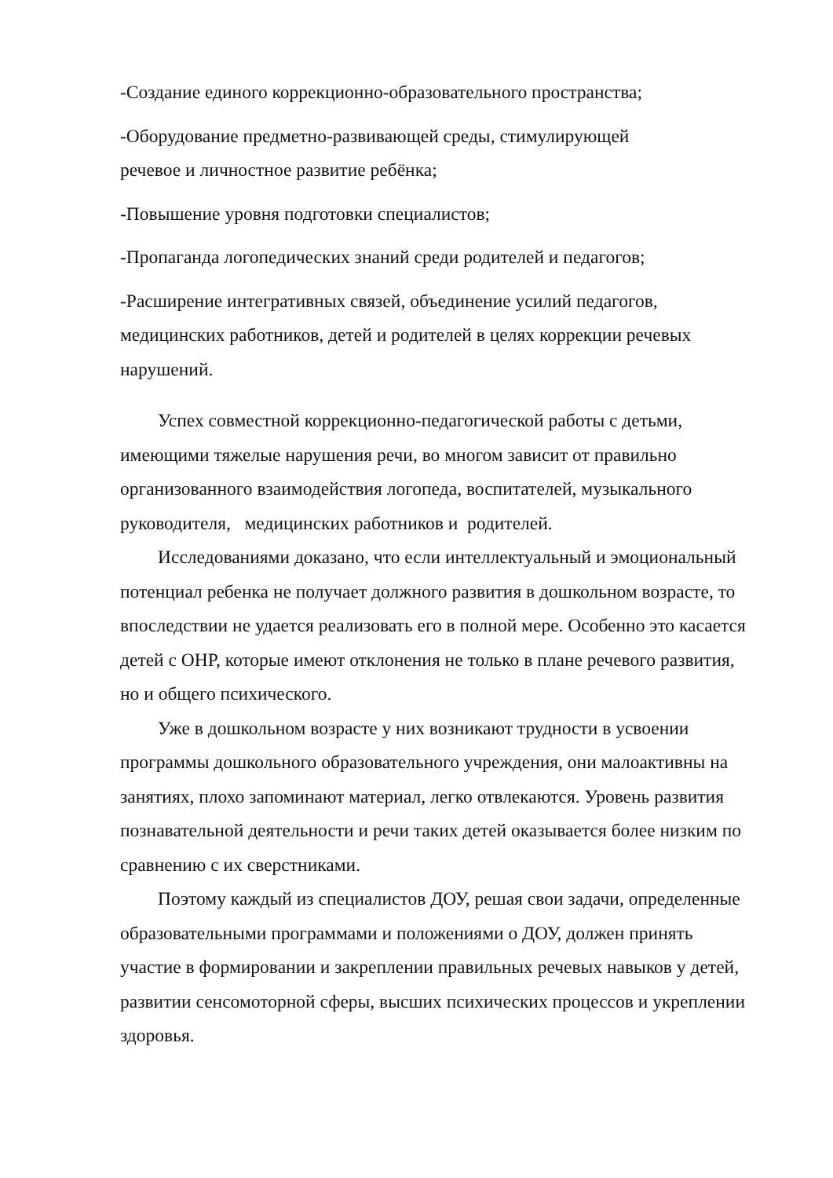-Создание единого коррекционно-образовательного пространства;
-Оборудование предметно-развивающей среды, стимулирующей
речевое и личностное развитие ребёнка;
-Повышение уровня подготовки специалистов;
-Пропаганда логопедических знаний среди родителей и педагогов;
-Расширение интегративных связей, объединение усилий педагогов, медицинских работников, детей и родителей в целях коррекции речевых нарушений.
Успех совместной коррекционно-педагогической работы с детьми, имеющими тяжелые нарушения речи, во многом зависит от правильно организованного взаимодействия логопеда, воспитателей, музыкального руководителя, медицинских работников и родителей.
Исследованиями доказано, что если интеллектуальный и эмоциональный потенциал ребенка не получает должного развития в дошкольном возрасте, то впоследствии не удается реализовать его в полной мере. Особенно это касается детей с ОНР, которые имеют отклонения не только в плане речевого развития, но и общего психического.
Уже в дошкольном возрасте у них возникают трудности в усвоении программы дошкольного образовательного учреждения, они малоактивны на занятиях, плохо запоминают материал, легко отвлекаются. Уровень развития познавательной деятельности и речи таких детей оказывается более низким по сравнению с их сверстниками.
Поэтому каждый из специалистов ДОУ, решая свои задачи, определенные образовательными программами и положениями о ДОУ, должен принять участие в формировании и закреплении правильных речевых навыков у детей, развитии сенсомоторной сферы, высших психических процессов и укреплении здоровья.